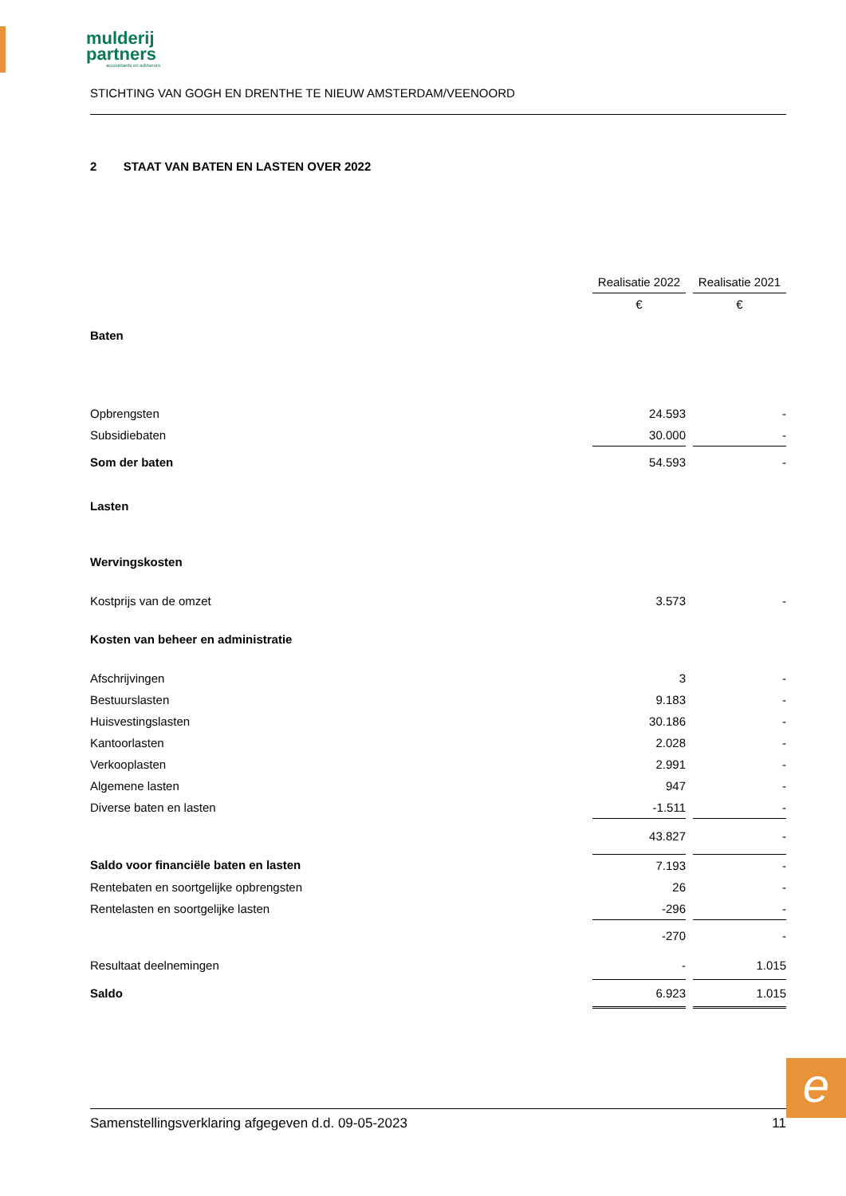mulderij
partners
accountants en adviseurs
STICHTING VAN GOGH EN DRENTHE TE NIEUW AMSTERDAM/VEENOORD
2 STAAT VAN BATEN EN LASTEN OVER 2022
| | Realisatie 2022 | | Realisatie 2021 |
| --- | --- | --- | --- |
| | € | | € |
| Baten | | | |
| Opbrengsten | 24.593 | | - |
| Subsidiebaten | 30.000 | | - |
| Som der baten | 54.593 | | - |
| Lasten | | | |
| Wervingskosten | | | |
| Kostprijs van de omzet | 3.573 | | - |
| Kosten van beheer en administratie | | | |
| Afschrijvingen | 3 | | - |
| Bestuurslasten | 9.183 | | - |
| Huisvestingslasten | 30.186 | | - |
| Kantoorlasten | 2.028 | | - |
| Verkooplasten | 2.991 | | - |
| Algemene lasten | 947 | | - |
| Diverse baten en lasten | -1.511 | | - |
| | 43.827 | | - |
| Saldo voor financiële baten en lasten | 7.193 | | - |
| Rentebaten en soortgelijke opbrengsten | 26 | | - |
| Rentelasten en soortgelijke lasten | -296 | | - |
| | -270 | | - |
| Resultaat deelnemingen | - | | 1.015 |
| Saldo | 6.923 | | 1.015 |
e
Samenstellingsverklaring afgegeven d.d. 09-05-2023 11